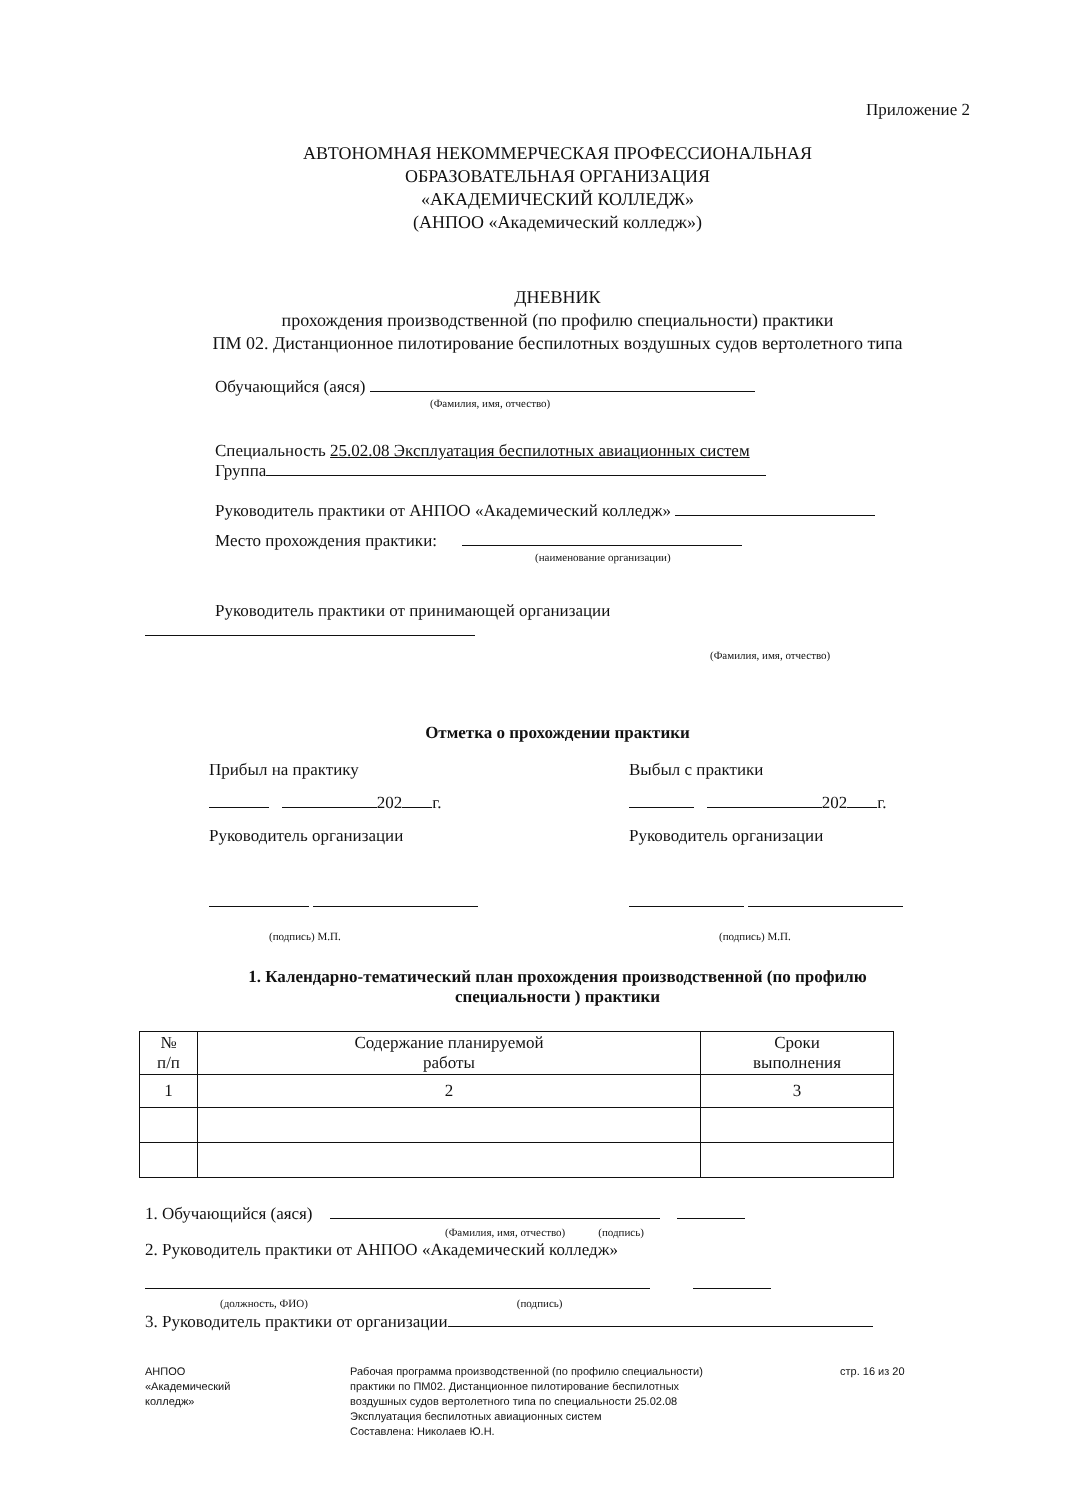Приложение 2
АВТОНОМНАЯ НЕКОММЕРЧЕСКАЯ ПРОФЕССИОНАЛЬНАЯ
ОБРАЗОВАТЕЛЬНАЯ ОРГАНИЗАЦИЯ
«АКАДЕМИЧЕСКИЙ КОЛЛЕДЖ»
(АНПОО «Академический колледж»)
ДНЕВНИК
прохождения производственной (по профилю специальности) практики
ПМ 02. Дистанционное пилотирование беспилотных воздушных судов вертолетного типа
Обучающийся (аяся)
(Фамилия, имя, отчество)
Специальность 25.02.08 Эксплуатация беспилотных авиационных систем
Группа
Руководитель практики от АНПОО «Академический колледж»
Место прохождения практики:
(наименование организации)
Руководитель практики от принимающей организации
(Фамилия, имя, отчество)
Отметка о прохождении практики
Прибыл на практику
202 г.
Руководитель организации
(подпись) М.П.
Выбыл с практики
202 г.
Руководитель организации
(подпись) М.П.
1. Календарно-тематический план прохождения производственной (по профилю
специальности ) практики
| № п/п | Содержание планируемой работы | Сроки выполнения |
| 1 | 2 | 3 |
1. Обучающийся (аяся)
(Фамилия, имя, отчество) (подпись)
2. Руководитель практики от АНПОО «Академический колледж»
(должность, ФИО) (подпись)
3. Руководитель практики от организации
АНПОО
«Академический
колледж»
Рабочая программа производственной (по профилю специальности)
практики по ПМ02. Дистанционное пилотирование беспилотных
воздушных судов вертолетного типа по специальности 25.02.08
Эксплуатация беспилотных авиационных систем
Составлена: Николаев Ю.Н.
стр. 16 из 20